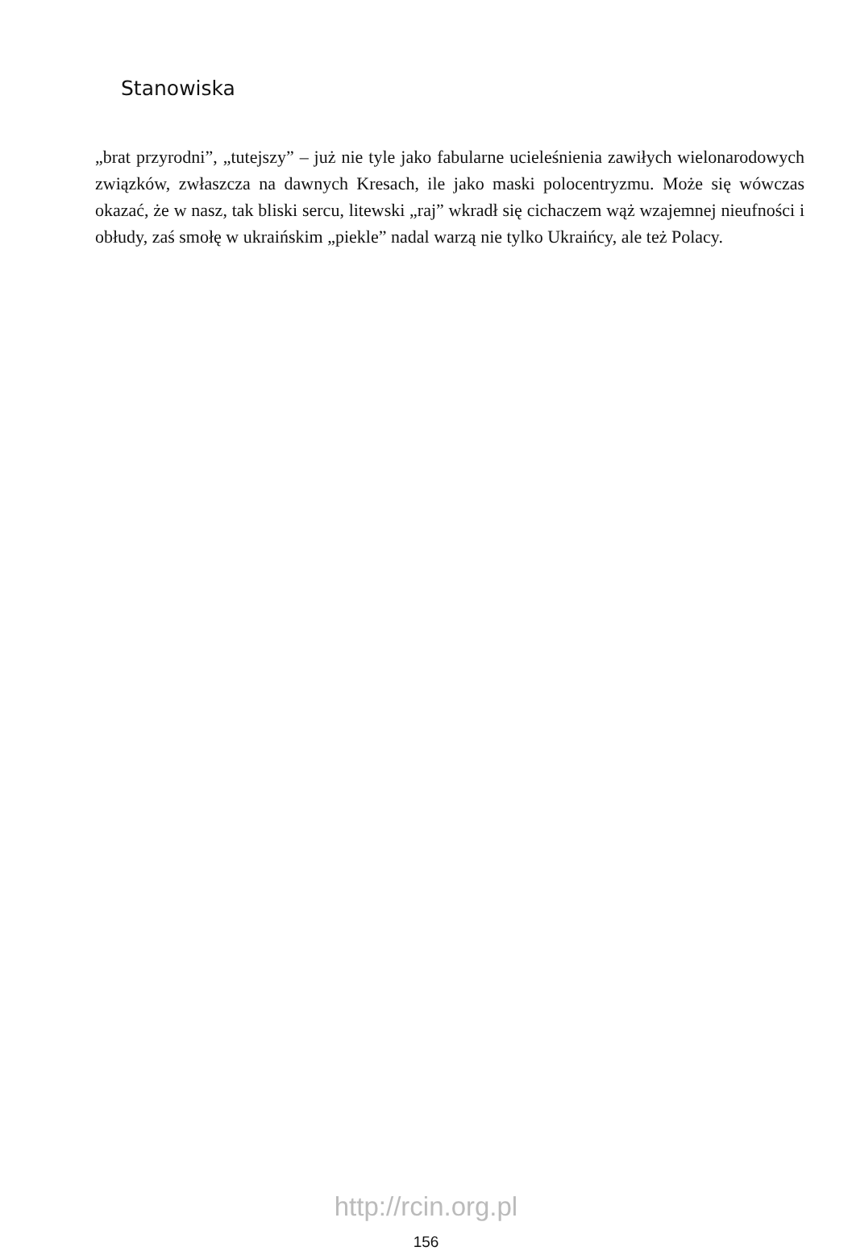Stanowiska
„brat przyrodni”, „tutejszy” – już nie tyle jako fabularne ucieleśnienia zawiłych wielonarodowych związków, zwłaszcza na dawnych Kresach, ile jako maski polocentryzmu. Może się wówczas okazać, że w nasz, tak bliski sercu, litewski „raj” wkradł się cichaczem wąż wzajemnej nieufności i obłudy, zaś smołę w ukraińskim „piekle” nadal warzą nie tylko Ukraińcy, ale też Polacy.
http://rcin.org.pl
156